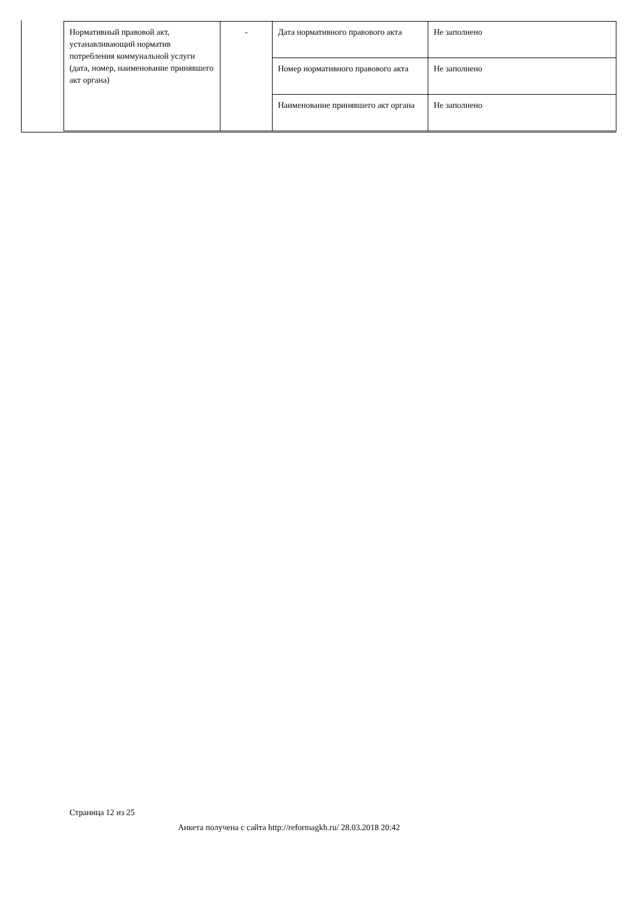| Нормативный правовой акт, устанавливающий норматив потребления коммунальной услуги (дата, номер, наименование принявшего акт органа) | - | Дата нормативного правового акта | Не заполнено |
| | | Номер нормативного правового акта | Не заполнено |
| | | Наименование принявшего акт органа | Не заполнено |
Страница 12 из 25
Анкета получена с сайта http://reformagkh.ru/ 28.03.2018 20:42